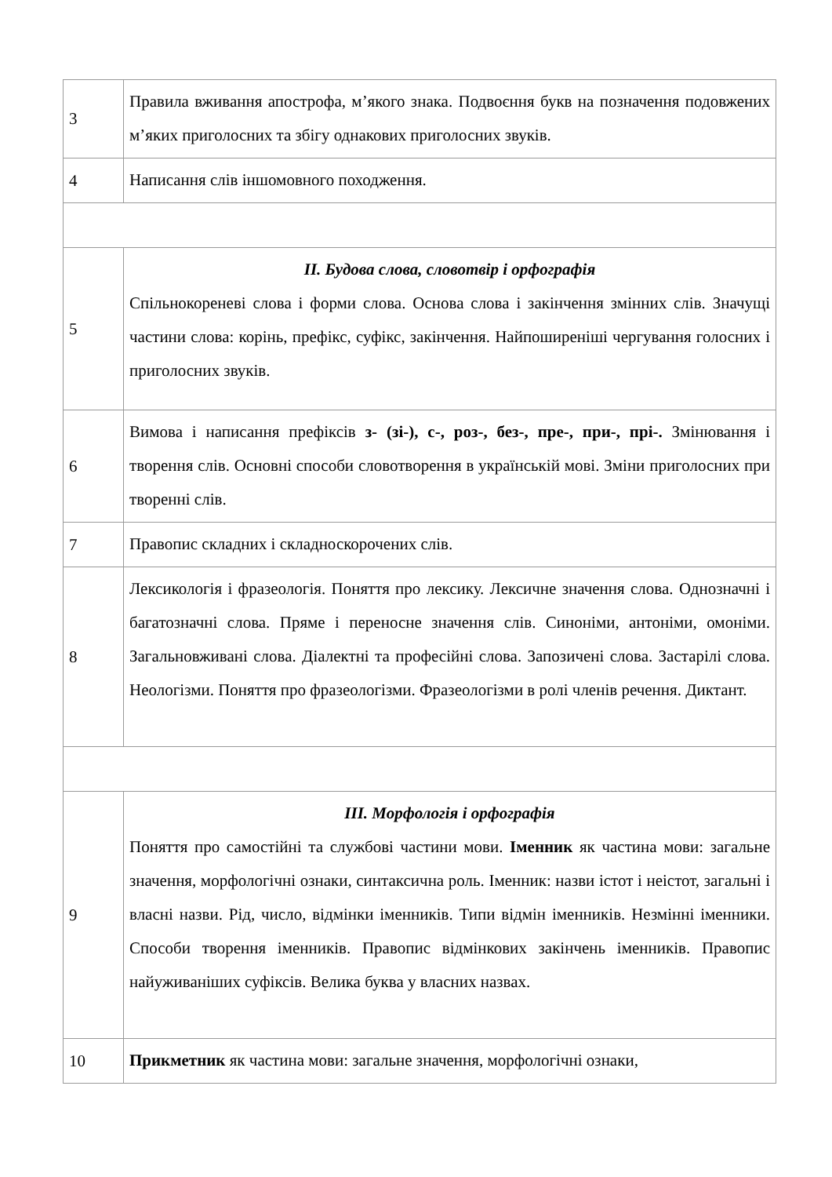| 3 | Правила вживання апострофа, м’якого знака. Подвоєння букв на позначення подовжених м’яких приголосних та збігу однакових приголосних звуків. |
| 4 | Написання слів іншомовного походження. |
| 5 | ІІ. Будова слова, словотвір і орфографія Спільнокореневі слова і форми слова. Основа слова і закінчення змінних слів. Значущі частини слова: корінь, префікс, суфікс, закінчення. Найпоширеніші чергування голосних і приголосних звуків. |
| 6 | Вимова і написання префіксів з- (зі-), с-, роз-, без-, пре-, при-, прі-. Змінювання і творення слів. Основні способи словотворення в українській мові. Зміни приголосних при творенні слів. |
| 7 | Правопис складних і складноскорочених слів. |
| 8 | Лексикологія і фразеологія. Поняття про лексику. Лексичне значення слова. Однозначні і багатозначні слова. Пряме і переносне значення слів. Синоніми, антоніми, омоніми. Загальновживані слова. Діалектні та професійні слова. Запозичені слова. Застарілі слова. Неологізми. Поняття про фразеологізми. Фразеологізми в ролі членів речення. Диктант. |
| 9 | ІІІ. Морфологія і орфографія Поняття про самостійні та службові частини мови. Іменник як частина мови: загальне значення, морфологічні ознаки, синтаксична роль. Іменник: назви істот і неістот, загальні і власні назви. Рід, число, відмінки іменників. Типи відмін іменників. Незмінні іменники. Способи творення іменників. Правопис відмінкових закінчень іменників. Правопис найуживаніших суфіксів. Велика буква у власних назвах. |
| 10 | Прикметник як частина мови: загальне значення, морфологічні ознаки, |